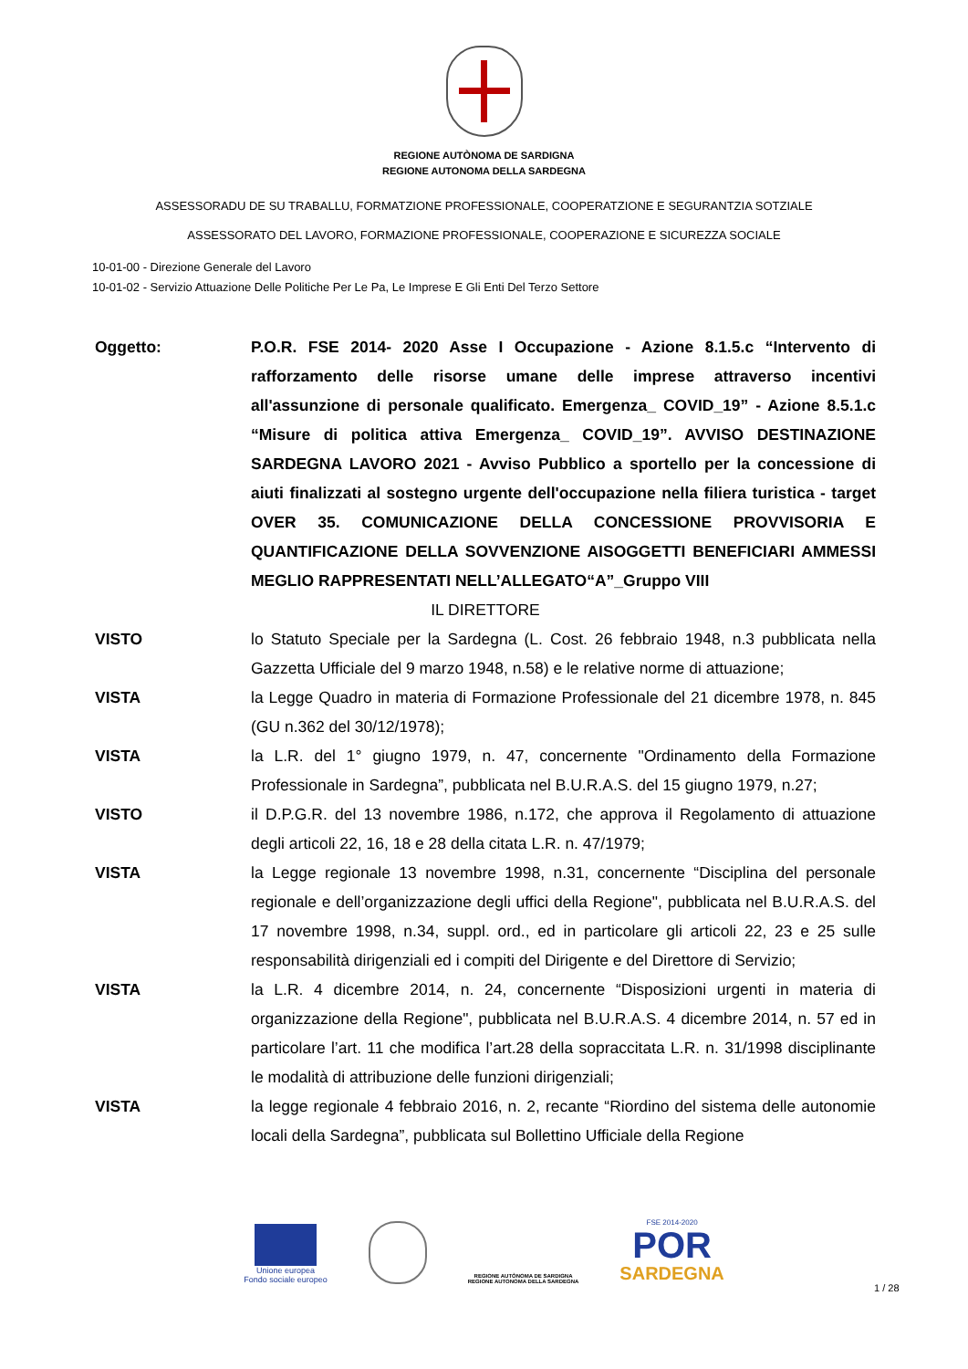REGIONE AUTÒNOMA DE SARDIGNA
REGIONE AUTONOMA DELLA SARDEGNA
ASSESSORADU DE SU TRABALLU, FORMATZIONE PROFESSIONALE, COOPERATZIONE E SEGURANTZIA SOTZIALE
ASSESSORATO DEL LAVORO, FORMAZIONE PROFESSIONALE, COOPERAZIONE E SICUREZZA SOCIALE
10-01-00 - Direzione Generale del Lavoro
10-01-02 - Servizio Attuazione Delle Politiche Per Le Pa, Le Imprese E Gli Enti Del Terzo Settore
Oggetto: P.O.R. FSE 2014- 2020 Asse I Occupazione - Azione 8.1.5.c “Intervento di rafforzamento delle risorse umane delle imprese attraverso incentivi all'assunzione di personale qualificato. Emergenza_ COVID_19” - Azione 8.5.1.c “Misure di politica attiva Emergenza_ COVID_19”. AVVISO DESTINAZIONE SARDEGNA LAVORO 2021 - Avviso Pubblico a sportello per la concessione di aiuti finalizzati al sostegno urgente dell'occupazione nella filiera turistica - target OVER 35. COMUNICAZIONE DELLA CONCESSIONE PROVVISORIA E QUANTIFICAZIONE DELLA SOVVENZIONE AISOGGETTI BENEFICIARI AMMESSI MEGLIO RAPPRESENTATI NELL’ALLEGATO“A”_Gruppo VIII
IL DIRETTORE
VISTO lo Statuto Speciale per la Sardegna (L. Cost. 26 febbraio 1948, n.3 pubblicata nella Gazzetta Ufficiale del 9 marzo 1948, n.58) e le relative norme di attuazione;
VISTA la Legge Quadro in materia di Formazione Professionale del 21 dicembre 1978, n. 845 (GU n.362 del 30/12/1978);
VISTA la L.R. del 1° giugno 1979, n. 47, concernente "Ordinamento della Formazione Professionale in Sardegna”, pubblicata nel B.U.R.A.S. del 15 giugno 1979, n.27;
VISTO il D.P.G.R. del 13 novembre 1986, n.172, che approva il Regolamento di attuazione degli articoli 22, 16, 18 e 28 della citata L.R. n. 47/1979;
VISTA la Legge regionale 13 novembre 1998, n.31, concernente “Disciplina del personale regionale e dell’organizzazione degli uffici della Regione", pubblicata nel B.U.R.A.S. del 17 novembre 1998, n.34, suppl. ord., ed in particolare gli articoli 22, 23 e 25 sulle responsabilità dirigenziali ed i compiti del Dirigente e del Direttore di Servizio;
VISTA la L.R. 4 dicembre 2014, n. 24, concernente “Disposizioni urgenti in materia di organizzazione della Regione", pubblicata nel B.U.R.A.S. 4 dicembre 2014, n. 57 ed in particolare l’art. 11 che modifica l’art.28 della sopraccitata L.R. n. 31/1998 disciplinante le modalità di attribuzione delle funzioni dirigenziali;
VISTA la legge regionale 4 febbraio 2016, n. 2, recante “Riordino del sistema delle autonomie locali della Sardegna”, pubblicata sul Bollettino Ufficiale della Regione
Unione europea
Fondo sociale europeo
REGIONE AUTÒNOMA DE SARDIGNA
REGIONE AUTONOMA DELLA SARDEGNA
FSE 2014-2020
POR
SARDEGNA
1 / 28